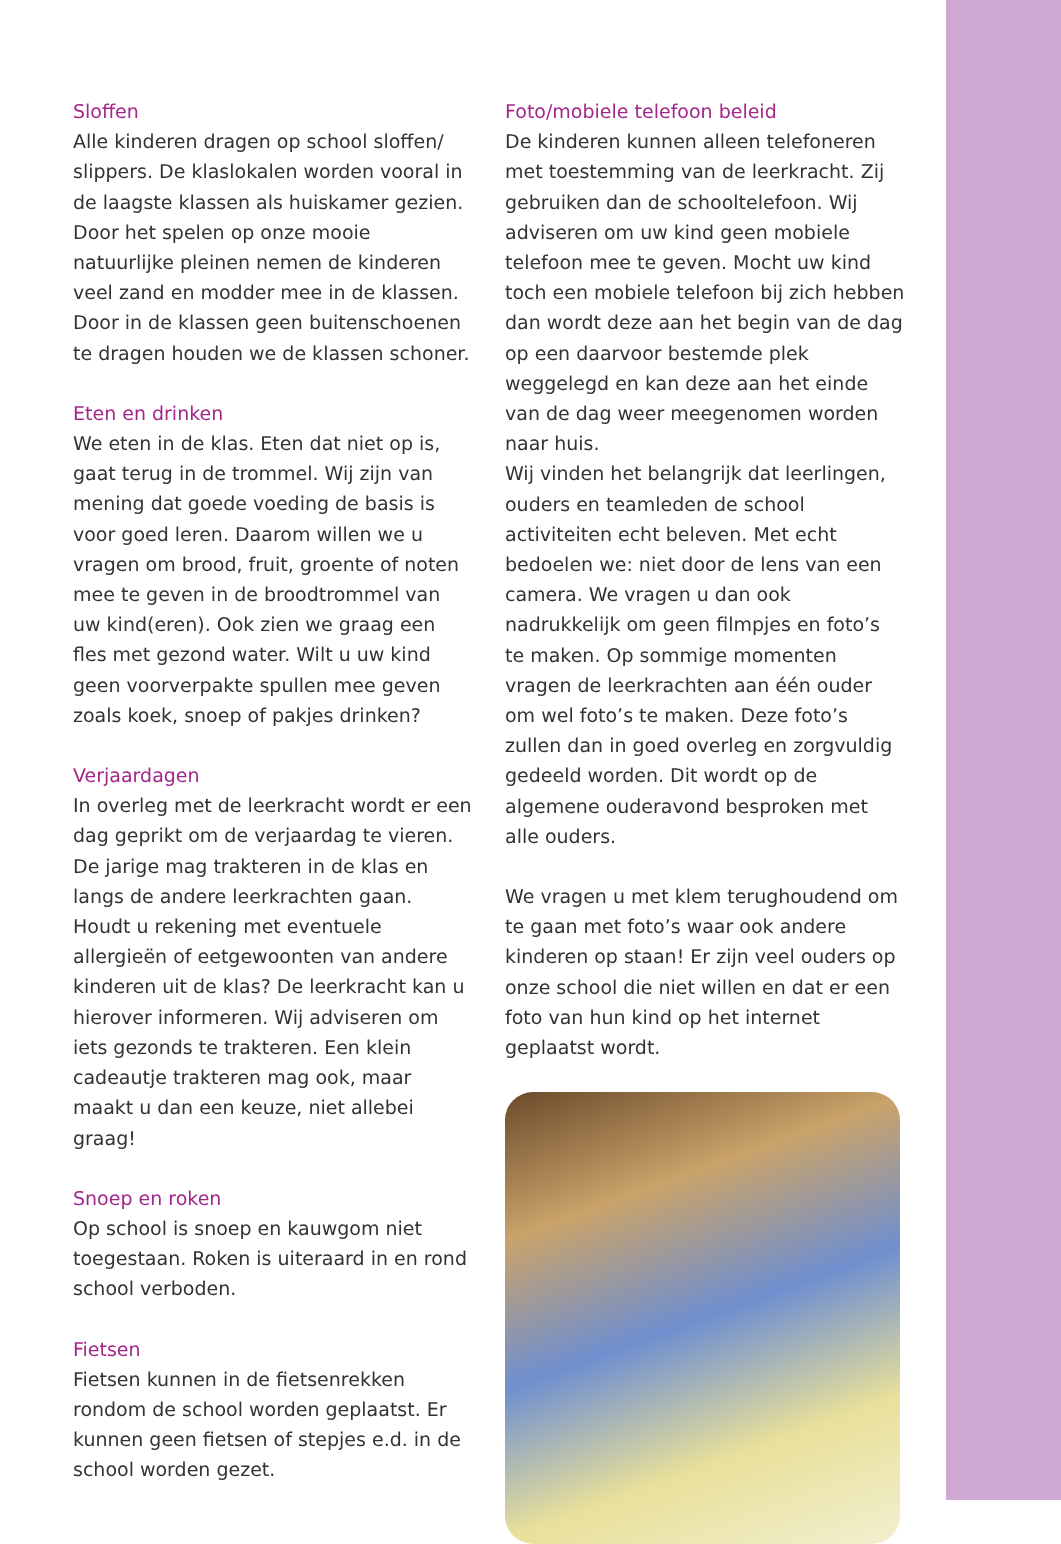Sloffen
Alle kinderen dragen op school sloffen/ slippers. De klaslokalen worden vooral in de laagste klassen als huiskamer gezien. Door het spelen op onze mooie natuurlijke pleinen nemen de kinderen veel zand en modder mee in de klassen. Door in de klassen geen buitenschoenen te dragen houden we de klassen schoner.
Eten en drinken
We eten in de klas. Eten dat niet op is, gaat terug in de trommel. Wij zijn van mening dat goede voeding de basis is voor goed leren. Daarom willen we u vragen om brood, fruit, groente of noten mee te geven in de broodtrommel van uw kind(eren). Ook zien we graag een fles met gezond water. Wilt u uw kind geen voorverpakte spullen mee geven zoals koek, snoep of pakjes drinken?
Verjaardagen
In overleg met de leerkracht wordt er een dag geprikt om de verjaardag te vieren. De jarige mag trakteren in de klas en langs de andere leerkrachten gaan. Houdt u rekening met eventuele allergieën of eetgewoonten van andere kinderen uit de klas? De leerkracht kan u hierover informeren. Wij adviseren om iets gezonds te trakteren. Een klein cadeautje trakteren mag ook, maar maakt u dan een keuze, niet allebei graag!
Snoep en roken
Op school is snoep en kauwgom niet toegestaan. Roken is uiteraard in en rond school verboden.
Fietsen
Fietsen kunnen in de fietsenrekken rondom de school worden geplaatst. Er kunnen geen fietsen of stepjes e.d. in de school worden gezet.
Foto/mobiele telefoon beleid
De kinderen kunnen alleen telefoneren met toestemming van de leerkracht. Zij gebruiken dan de schooltelefoon. Wij adviseren om uw kind geen mobiele telefoon mee te geven. Mocht uw kind toch een mobiele telefoon bij zich hebben dan wordt deze aan het begin van de dag op een daarvoor bestemde plek weggelegd en kan deze aan het einde van de dag weer meegenomen worden naar huis.
Wij vinden het belangrijk dat leerlingen, ouders en teamleden de school activiteiten echt beleven. Met echt bedoelen we: niet door de lens van een camera. We vragen u dan ook nadrukkelijk om geen filmpjes en foto’s te maken. Op sommige momenten vragen de leerkrachten aan één ouder om wel foto’s te maken. Deze foto’s zullen dan in goed overleg en zorgvuldig gedeeld worden. Dit wordt op de algemene ouderavond besproken met alle ouders.
We vragen u met klem terughoudend om te gaan met foto’s waar ook andere kinderen op staan! Er zijn veel ouders op onze school die niet willen en dat er een foto van hun kind op het internet geplaatst wordt.